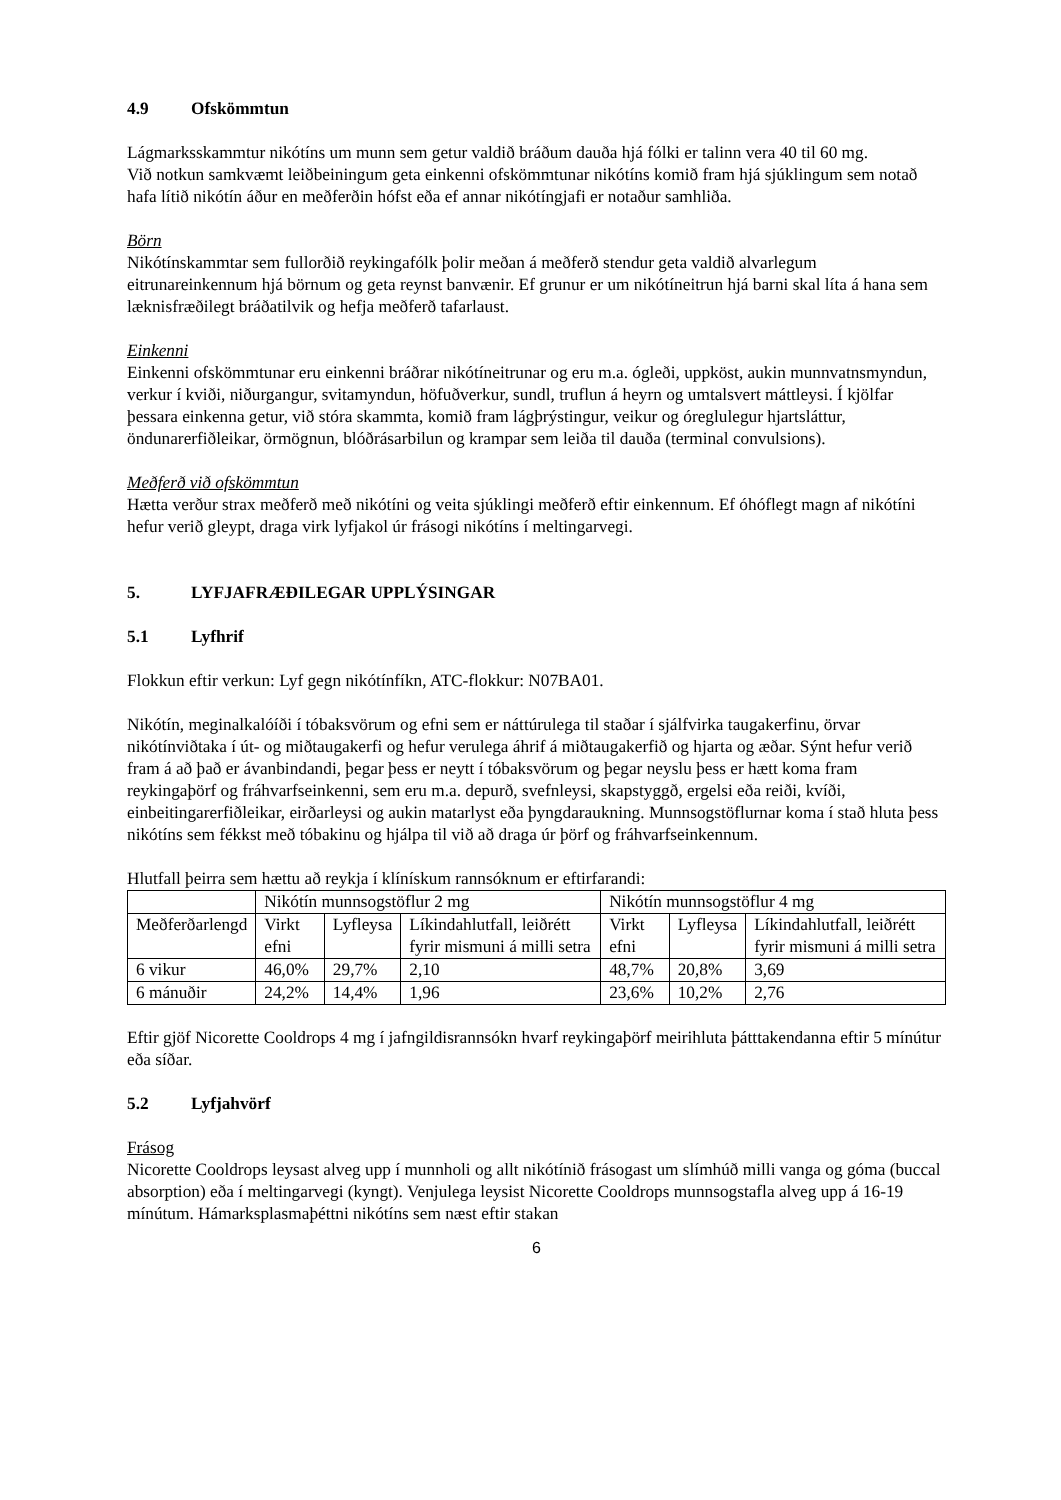4.9 Ofskömmtun
Lágmarksskammtur nikótíns um munn sem getur valdið bráðum dauða hjá fólki er talinn vera 40 til 60 mg.
Við notkun samkvæmt leiðbeiningum geta einkenni ofskömmtunar nikótíns komið fram hjá sjúklingum sem notað hafa lítið nikótín áður en meðferðin hófst eða ef annar nikótíngjafi er notaður samhliða.
Börn
Nikótínskammtar sem fullorðið reykingafólk þolir meðan á meðferð stendur geta valdið alvarlegum eitrunareinkennum hjá börnum og geta reynst banvænir. Ef grunur er um nikótíneitrun hjá barni skal líta á hana sem læknisfræðilegt bráðatilvik og hefja meðferð tafarlaust.
Einkenni
Einkenni ofskömmtunar eru einkenni bráðrar nikótíneitrunar og eru m.a. ógleði, uppköst, aukin munnvatnsmyndun, verkur í kviði, niðurgangur, svitamyndun, höfuðverkur, sundl, truflun á heyrn og umtalsvert máttleysi. Í kjölfar þessara einkenna getur, við stóra skammta, komið fram lágþrýstingur, veikur og óreglulegur hjartsláttur, öndunarerfiðleikar, örmögnun, blóðrásarbilun og krampar sem leiða til dauða (terminal convulsions).
Meðferð við ofskömmtun
Hætta verður strax meðferð með nikótíni og veita sjúklingi meðferð eftir einkennum. Ef óhóflegt magn af nikótíni hefur verið gleypt, draga virk lyfjakol úr frásogi nikótíns í meltingarvegi.
5. LYFJAFRÆÐILEGAR UPPLÝSINGAR
5.1 Lyfhrif
Flokkun eftir verkun: Lyf gegn nikótínfíkn, ATC-flokkur: N07BA01.
Nikótín, meginalkalóíði í tóbaksvörum og efni sem er náttúrulega til staðar í sjálfvirka taugakerfinu, örvar nikótínviðtaka í út- og miðtaugakerfi og hefur verulega áhrif á miðtaugakerfið og hjarta og æðar. Sýnt hefur verið fram á að það er ávanbindandi, þegar þess er neytt í tóbaksvörum og þegar neyslu þess er hætt koma fram reykingaþörf og fráhvarfseinkenni, sem eru m.a. depurð, svefnleysi, skapstyggð, ergelsi eða reiði, kvíði, einbeitingarerfiðleikar, eirðarleysi og aukin matarlyst eða þyngdaraukning. Munnsogstöflurnar koma í stað hluta þess nikótíns sem fékkst með tóbakinu og hjálpa til við að draga úr þörf og fráhvarfseinkennum.
Hlutfall þeirra sem hættu að reykja í klínískum rannsóknum er eftirfarandi:
| | Nikótín munnsogstöflur 2 mg | | | Nikótín munnsogstöflur 4 mg | | |
| Meðferðarlengd | Virkt efni | Lyfleysa | Líkindahlutfall, leiðrétt fyrir mismuni á milli setra | Virkt efni | Lyfleysa | Líkindahlutfall, leiðrétt fyrir mismuni á milli setra |
| 6 vikur | 46,0% | 29,7% | 2,10 | 48,7% | 20,8% | 3,69 |
| 6 mánuðir | 24,2% | 14,4% | 1,96 | 23,6% | 10,2% | 2,76 |
Eftir gjöf Nicorette Cooldrops 4 mg í jafngildisrannsókn hvarf reykingaþörf meirihluta þátttakendanna eftir 5 mínútur eða síðar.
5.2 Lyfjahvörf
Frásog
Nicorette Cooldrops leysast alveg upp í munnholi og allt nikótínið frásogast um slímhúð milli vanga og góma (buccal absorption) eða í meltingarvegi (kyngt). Venjulega leysist Nicorette Cooldrops munnsogstafla alveg upp á 16-19 mínútum. Hámarksplasmaþéttni nikótíns sem næst eftir stakan
6